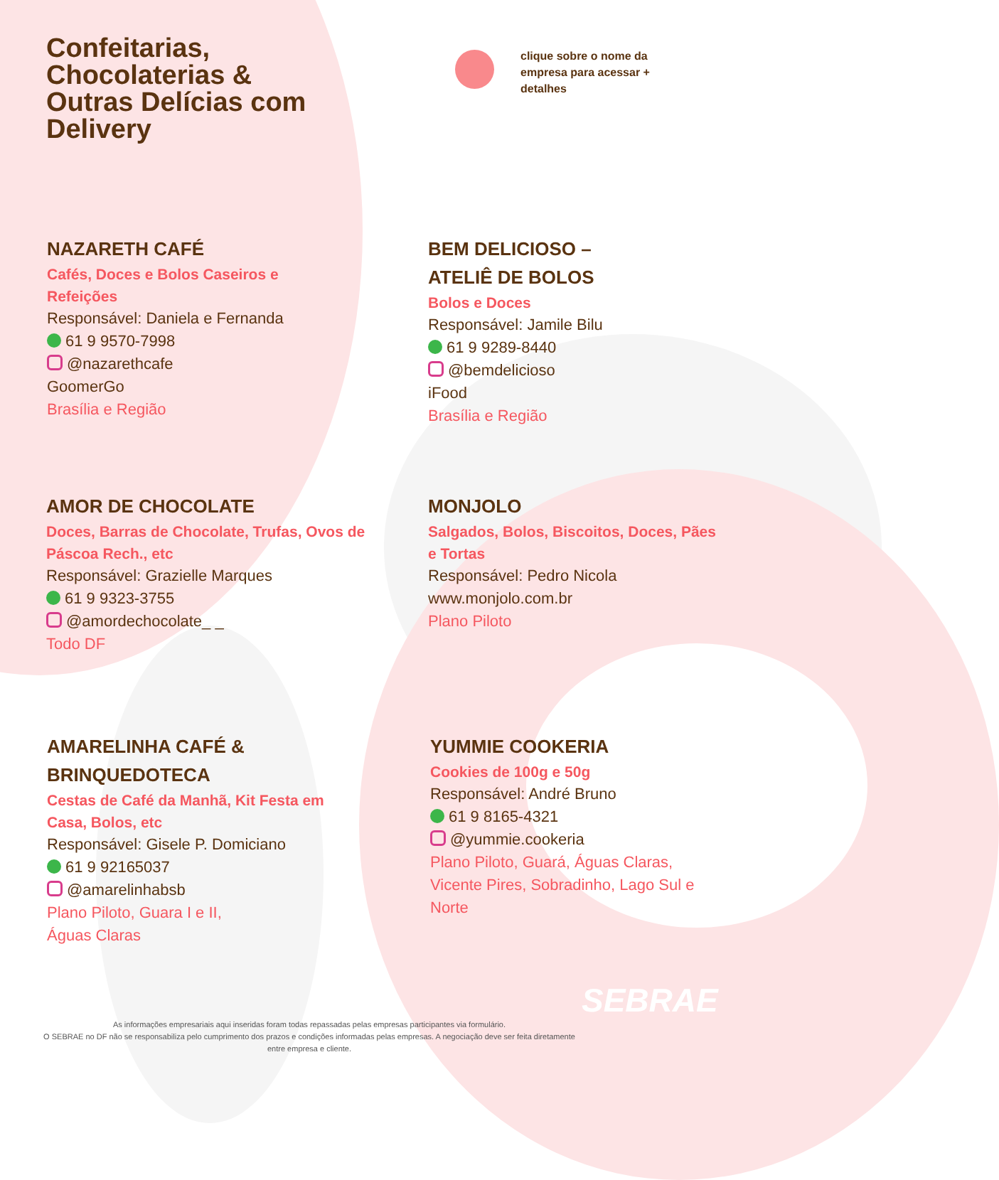Confeitarias, Chocolaterias & Outras Delícias com Delivery
clique sobre o nome da empresa para acessar + detalhes
NAZARETH CAFÉ
Cafés, Doces e Bolos Caseiros e Refeições
Responsável: Daniela e Fernanda
61 9 9570-7998
@nazarethcafe
GoomerGo
Brasília e Região
BEM DELICIOSO –
ATELIÊ DE BOLOS
Bolos e Doces
Responsável: Jamile Bilu
61 9 9289-8440
@bemdelicioso
iFood
Brasília e Região
AMOR DE CHOCOLATE
Doces, Barras de Chocolate, Trufas, Ovos de Páscoa Rech., etc
Responsável: Grazielle Marques
61 9 9323-3755
@amordechocolate_ _
Todo DF
MONJOLO
Salgados, Bolos, Biscoitos, Doces, Pães e Tortas
Responsável: Pedro Nicola
www.monjolo.com.br
Plano Piloto
AMARELINHA CAFÉ &
BRINQUEDOTECA
Cestas de Café da Manhã, Kit Festa em Casa, Bolos, etc
Responsável: Gisele P. Domiciano
61 9 92165037
@amarelinhabsb
Plano Piloto, Guara I e II,
Águas Claras
YUMMIE COOKERIA
Cookies de 100g e 50g
Responsável: André Bruno
61 9 8165-4321
@yummie.cookeria
Plano Piloto, Guará, Águas Claras, Vicente Pires, Sobradinho, Lago Sul e Norte
SEBRAE
As informações empresariais aqui inseridas foram todas repassadas pelas empresas participantes via formulário.
O SEBRAE no DF não se responsabiliza pelo cumprimento dos prazos e condições informadas pelas empresas. A negociação deve ser feita diretamente entre empresa e cliente.